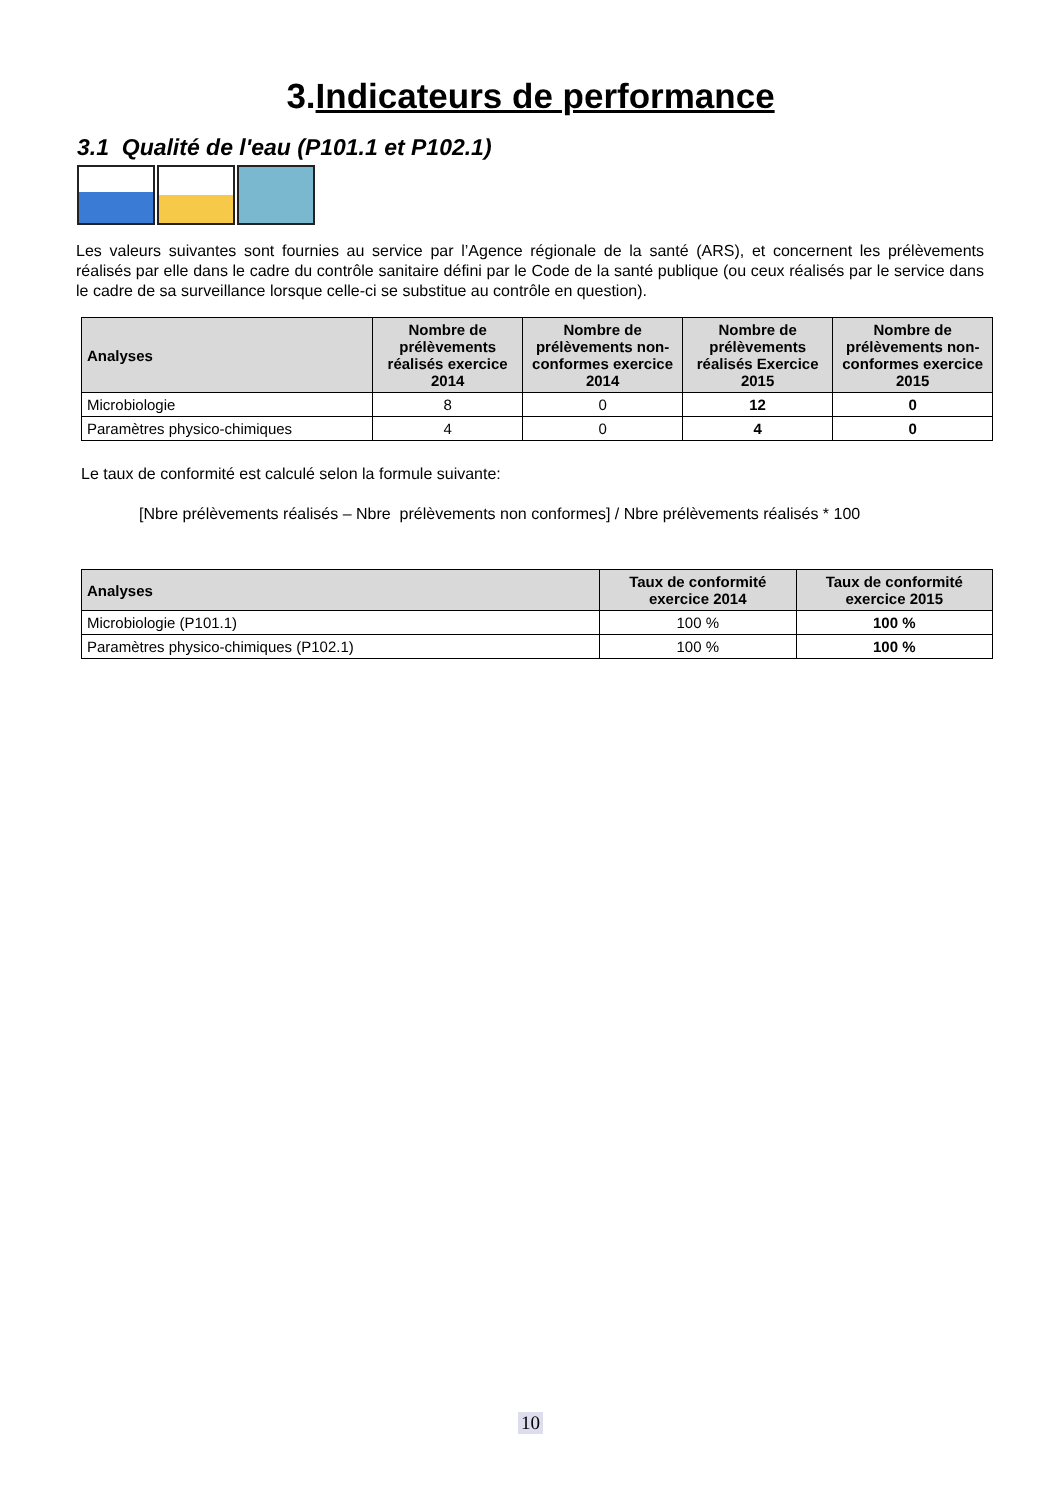3.Indicateurs de performance
3.1 Qualité de l'eau (P101.1 et P102.1)
Les valeurs suivantes sont fournies au service par l’Agence régionale de la santé (ARS), et concernent les prélèvements réalisés par elle dans le cadre du contrôle sanitaire défini par le Code de la santé publique (ou ceux réalisés par le service dans le cadre de sa surveillance lorsque celle-ci se substitue au contrôle en question).
| Analyses | Nombre de prélèvements réalisés exercice 2014 | Nombre de prélèvements non-conformes exercice 2014 | Nombre de prélèvements réalisés Exercice 2015 | Nombre de prélèvements non-conformes exercice 2015 |
| --- | --- | --- | --- | --- |
| Microbiologie | 8 | 0 | 12 | 0 |
| Paramètres physico-chimiques | 4 | 0 | 4 | 0 |
Le taux de conformité est calculé selon la formule suivante:
[Nbre prélèvements réalisés – Nbre prélèvements non conformes] / Nbre prélèvements réalisés * 100
| Analyses | Taux de conformité exercice 2014 | Taux de conformité exercice 2015 |
| --- | --- | --- |
| Microbiologie (P101.1) | 100 % | 100 % |
| Paramètres physico-chimiques (P102.1) | 100 % | 100 % |
10